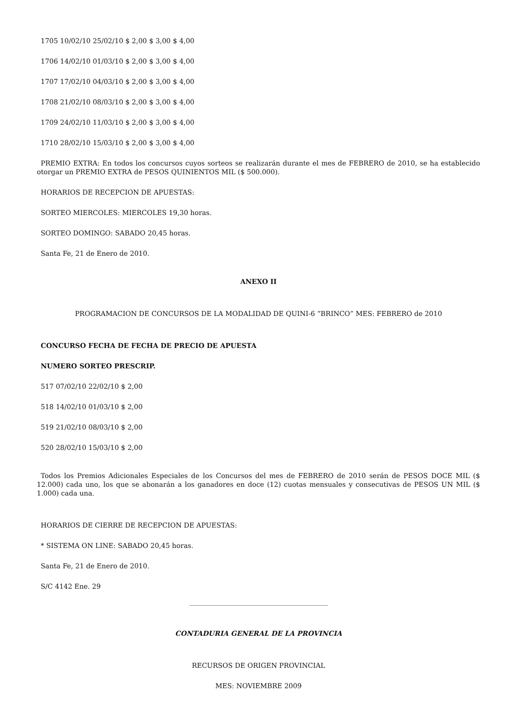1705 10/02/10 25/02/10 $ 2,00 $ 3,00 $ 4,00
1706 14/02/10 01/03/10 $ 2,00 $ 3,00 $ 4,00
1707 17/02/10 04/03/10 $ 2,00 $ 3,00 $ 4,00
1708 21/02/10 08/03/10 $ 2,00 $ 3,00 $ 4,00
1709 24/02/10 11/03/10 $ 2,00 $ 3,00 $ 4,00
1710 28/02/10 15/03/10 $ 2,00 $ 3,00 $ 4,00
PREMIO EXTRA: En todos los concursos cuyos sorteos se realizarán durante el mes de FEBRERO de 2010, se ha establecido otorgar un PREMIO EXTRA de PESOS QUINIENTOS MIL ($ 500.000).
HORARIOS DE RECEPCION DE APUESTAS:
SORTEO MIERCOLES: MIERCOLES 19,30 horas.
SORTEO DOMINGO: SABADO 20,45 horas.
Santa Fe, 21 de Enero de 2010.
ANEXO II
PROGRAMACION DE CONCURSOS DE LA MODALIDAD DE QUINI-6 “BRINCO” MES: FEBRERO de 2010
CONCURSO FECHA DE FECHA DE PRECIO DE APUESTA
NUMERO SORTEO PRESCRIP.
517 07/02/10 22/02/10 $ 2,00
518 14/02/10 01/03/10 $ 2,00
519 21/02/10 08/03/10 $ 2,00
520 28/02/10 15/03/10 $ 2,00
Todos los Premios Adicionales Especiales de los Concursos del mes de FEBRERO de 2010 serán de PESOS DOCE MIL ($ 12.000) cada uno, los que se abonarán a los ganadores en doce (12) cuotas mensuales y consecutivas de PESOS UN MIL ($ 1.000) cada una.
HORARIOS DE CIERRE DE RECEPCION DE APUESTAS:
* SISTEMA ON LINE: SABADO 20,45 horas.
Santa Fe, 21 de Enero de 2010.
S/C 4142 Ene. 29
CONTADURIA GENERAL DE LA PROVINCIA
RECURSOS DE ORIGEN PROVINCIAL
MES: NOVIEMBRE 2009